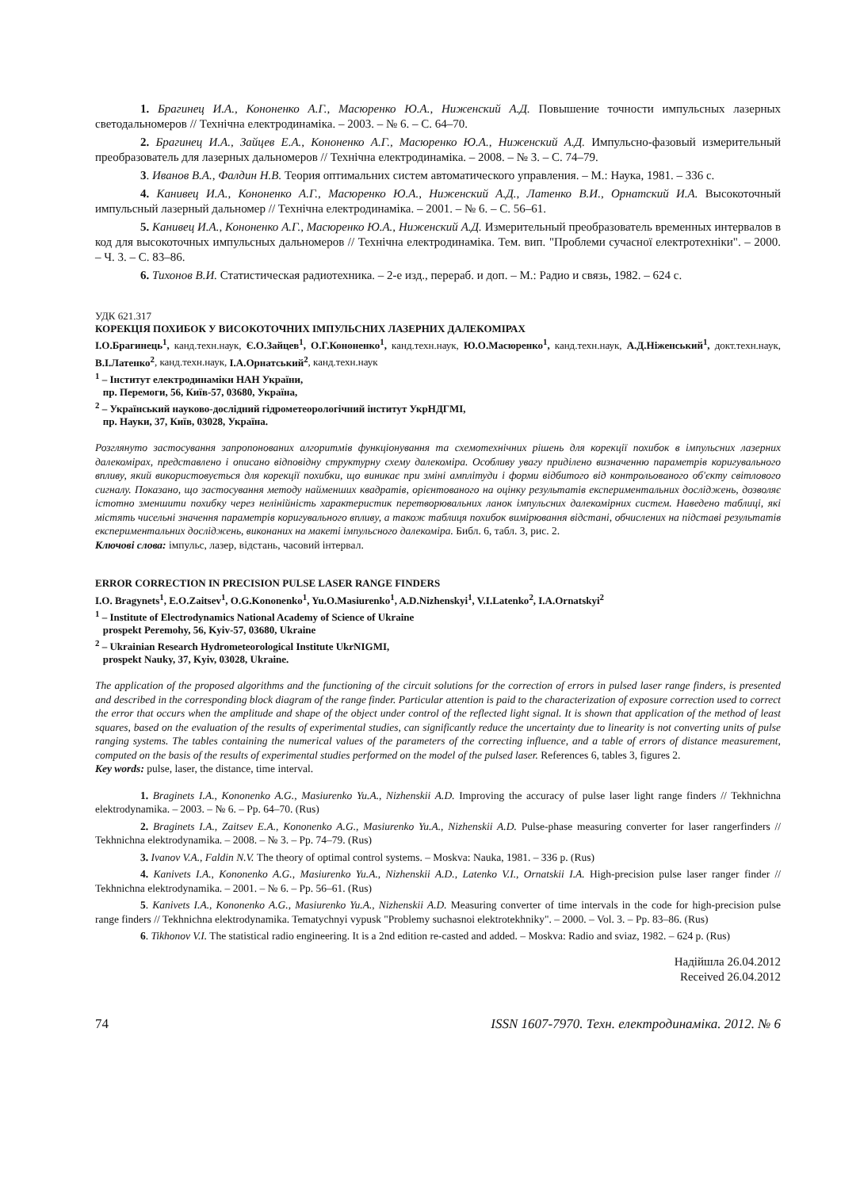1. Брагинец И.А., Кононенко А.Г., Масюренко Ю.А., Ниженский А.Д. Повышение точности импульсных лазерных светодальномеров // Технічна електродинаміка. – 2003. – № 6. – С. 64–70.
2. Брагинец И.А., Зайцев Е.А., Кононенко А.Г., Масюренко Ю.А., Ниженский А.Д. Импульсно-фазовый измерительный преобразователь для лазерных дальномеров // Технічна електродинаміка. – 2008. – № 3. – С. 74–79.
3. Иванов В.А., Фалдин Н.В. Теория оптимальних систем автоматического управления. – М.: Наука, 1981. – 336 с.
4. Канивец И.А., Кононенко А.Г., Масюренко Ю.А., Ниженский А.Д., Латенко В.И., Орнатский И.А. Высокоточный импульсный лазерный дальномер // Технічна електродинаміка. – 2001. – № 6. – С. 56–61.
5. Канивец И.А., Кононенко А.Г., Масюренко Ю.А., Ниженский А.Д. Измерительный преобразователь временных интервалов в код для высокоточных импульсных дальномеров // Технічна електродинаміка. Тем. вип. "Проблеми сучасної електротехніки". – 2000. – Ч. 3. – С. 83–86.
6. Тихонов В.И. Статистическая радиотехника. – 2-е изд., перераб. и доп. – М.: Радио и связь, 1982. – 624 с.
УДК 621.317
КОРЕКЦІЯ ПОХИБОК У ВИСОКОТОЧНИХ ІМПУЛЬСНИХ ЛАЗЕРНИХ ДАЛЕКОМІРАХ
І.О.Брагинець<sup>1</sup>, канд.техн.наук, Є.О.Зайцев<sup>1</sup>, О.Г.Кононенко<sup>1</sup>, канд.техн.наук, Ю.О.Масюренко<sup>1</sup>, канд.техн.наук, А.Д.Ніженський<sup>1</sup>, докт.техн.наук, В.І.Латенко<sup>2</sup>, канд.техн.наук, І.А.Орнатський<sup>2</sup>, канд.техн.наук
<sup>1</sup> – Інститут електродинаміки НАН України,
пр. Перемоги, 56, Київ-57, 03680, Україна,
<sup>2</sup> – Український науково-дослідний гідрометеорологічний інститут УкрНДГМІ,
пр. Науки, 37, Київ, 03028, Україна.
Розглянуто застосування запропонованих алгоритмів функціонування та схемотехнічних рішень для корекції похибок в імпульсних лазерних далекомірах, представлено і описано відповідну структурну схему далекоміра. Особливу увагу приділено визначенню параметрів коригувального впливу, який використовується для корекції похибки, що виникає при зміні амплітуди і форми відбитого від контрольованого об'єкту світлового сигналу. Показано, що застосування методу найменших квадратів, орієнтованого на оцінку результатів експериментальних досліджень, дозволяє істотно зменшити похибку через нелінійність характеристик перетворювальних ланок імпульсних далекомірних систем. Наведено таблиці, які містять чисельні значення параметрів коригувального впливу, а також таблиця похибок вимірювання відстані, обчислених на підставі результатів експериментальних досліджень, виконаних на макеті імпульсного далекоміра. Библ. 6, табл. 3, рис. 2.
Ключові слова: імпульс, лазер, відстань, часовий інтервал.
ERROR CORRECTION IN PRECISION PULSE LASER RANGE FINDERS
I.O. Bragynets<sup>1</sup>, E.O.Zaitsev<sup>1</sup>, O.G.Kononenko<sup>1</sup>, Yu.O.Masiurenko<sup>1</sup>, A.D.Nizhenskyi<sup>1</sup>, V.I.Latenko<sup>2</sup>, I.A.Ornatskyi<sup>2</sup>
<sup>1</sup> – Institute of Electrodynamics National Academy of Science of Ukraine
prospekt Peremohy, 56, Kyiv-57, 03680, Ukraine
<sup>2</sup> – Ukrainian Research Hydrometeorological Institute UkrNIGMI,
prospekt Nauky, 37, Kyiv, 03028, Ukraine.
The application of the proposed algorithms and the functioning of the circuit solutions for the correction of errors in pulsed laser range finders, is presented and described in the corresponding block diagram of the range finder. Particular attention is paid to the characterization of exposure correction used to correct the error that occurs when the amplitude and shape of the object under control of the reflected light signal. It is shown that application of the method of least squares, based on the evaluation of the results of experimental studies, can significantly reduce the uncertainty due to linearity is not converting units of pulse ranging systems. The tables containing the numerical values of the parameters of the correcting influence, and a table of errors of distance measurement, computed on the basis of the results of experimental studies performed on the model of the pulsed laser. References 6, tables 3, figures 2.
Key words: pulse, laser, the distance, time interval.
1. Braginets I.A., Kononenko A.G., Masiurenko Yu.A., Nizhenskii A.D. Improving the accuracy of pulse laser light range finders // Tekhnichna elektrodynamika. – 2003. – № 6. – Pp. 64–70. (Rus)
2. Braginets I.A., Zaitsev E.A., Kononenko A.G., Masiurenko Yu.A., Nizhenskii A.D. Pulse-phase measuring converter for laser rangerfinders // Tekhnichna elektrodynamika. – 2008. – № 3. – Pp. 74–79. (Rus)
3. Ivanov V.A., Faldin N.V. The theory of optimal control systems. – Moskva: Nauka, 1981. – 336 p. (Rus)
4. Kanivets I.A., Kononenko A.G., Masiurenko Yu.A., Nizhenskii A.D., Latenko V.I., Ornatskii I.A. High-precision pulse laser ranger finder // Tekhnichna elektrodynamika. – 2001. – № 6. – Pp. 56–61. (Rus)
5. Kanivets I.A., Kononenko A.G., Masiurenko Yu.A., Nizhenskii A.D. Measuring converter of time intervals in the code for high-precision pulse range finders // Tekhnichna elektrodynamika. Tematychnyi vypusk "Problemy suchasnoi elektrotekhniky". – 2000. – Vol. 3. – Pp. 83–86. (Rus)
6. Tikhonov V.I. The statistical radio engineering. It is a 2nd edition re-casted and added. – Moskva: Radio and sviaz, 1982. – 624 p. (Rus)
Надійшла 26.04.2012
Received 26.04.2012
74 ISSN 1607-7970. Техн. електродинаміка. 2012. № 6